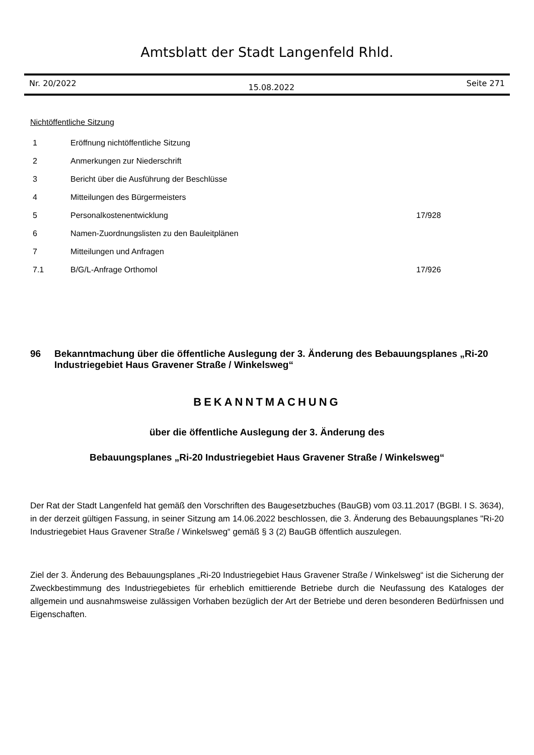Amtsblatt der Stadt Langenfeld Rhld.
Nr. 20/2022 15.08.2022 Seite 271
Nichtöffentliche Sitzung
| 1 | Eröffnung nichtöffentliche Sitzung | |
| 2 | Anmerkungen zur Niederschrift | |
| 3 | Bericht über die Ausführung der Beschlüsse | |
| 4 | Mitteilungen des Bürgermeisters | |
| 5 | Personalkostenentwicklung | 17/928 |
| 6 | Namen-Zuordnungslisten zu den Bauleitplänen | |
| 7 | Mitteilungen und Anfragen | |
| 7.1 | B/G/L-Anfrage Orthomol | 17/926 |
96 Bekanntmachung über die öffentliche Auslegung der 3. Änderung des Bebauungsplanes „Ri-20 Industriegebiet Haus Gravener Straße / Winkelsweg“
BEKANNTMACHUNG
über die öffentliche Auslegung der 3. Änderung des
Bebauungsplanes „Ri-20 Industriegebiet Haus Gravener Straße / Winkelsweg“
Der Rat der Stadt Langenfeld hat gemäß den Vorschriften des Baugesetzbuches (BauGB) vom 03.11.2017 (BGBl. I S. 3634), in der derzeit gültigen Fassung, in seiner Sitzung am 14.06.2022 beschlossen, die 3. Änderung des Bebauungsplanes "Ri-20 Industriegebiet Haus Gravener Straße / Winkelsweg“ gemäß § 3 (2) BauGB öffentlich auszulegen.
Ziel der 3. Änderung des Bebauungsplanes „Ri-20 Industriegebiet Haus Gravener Straße / Winkelsweg“ ist die Sicherung der Zweckbestimmung des Industriegebietes für erheblich emittierende Betriebe durch die Neufassung des Kataloges der allgemein und ausnahmsweise zulässigen Vorhaben bezüglich der Art der Betriebe und deren besonderen Bedürfnissen und Eigenschaften.